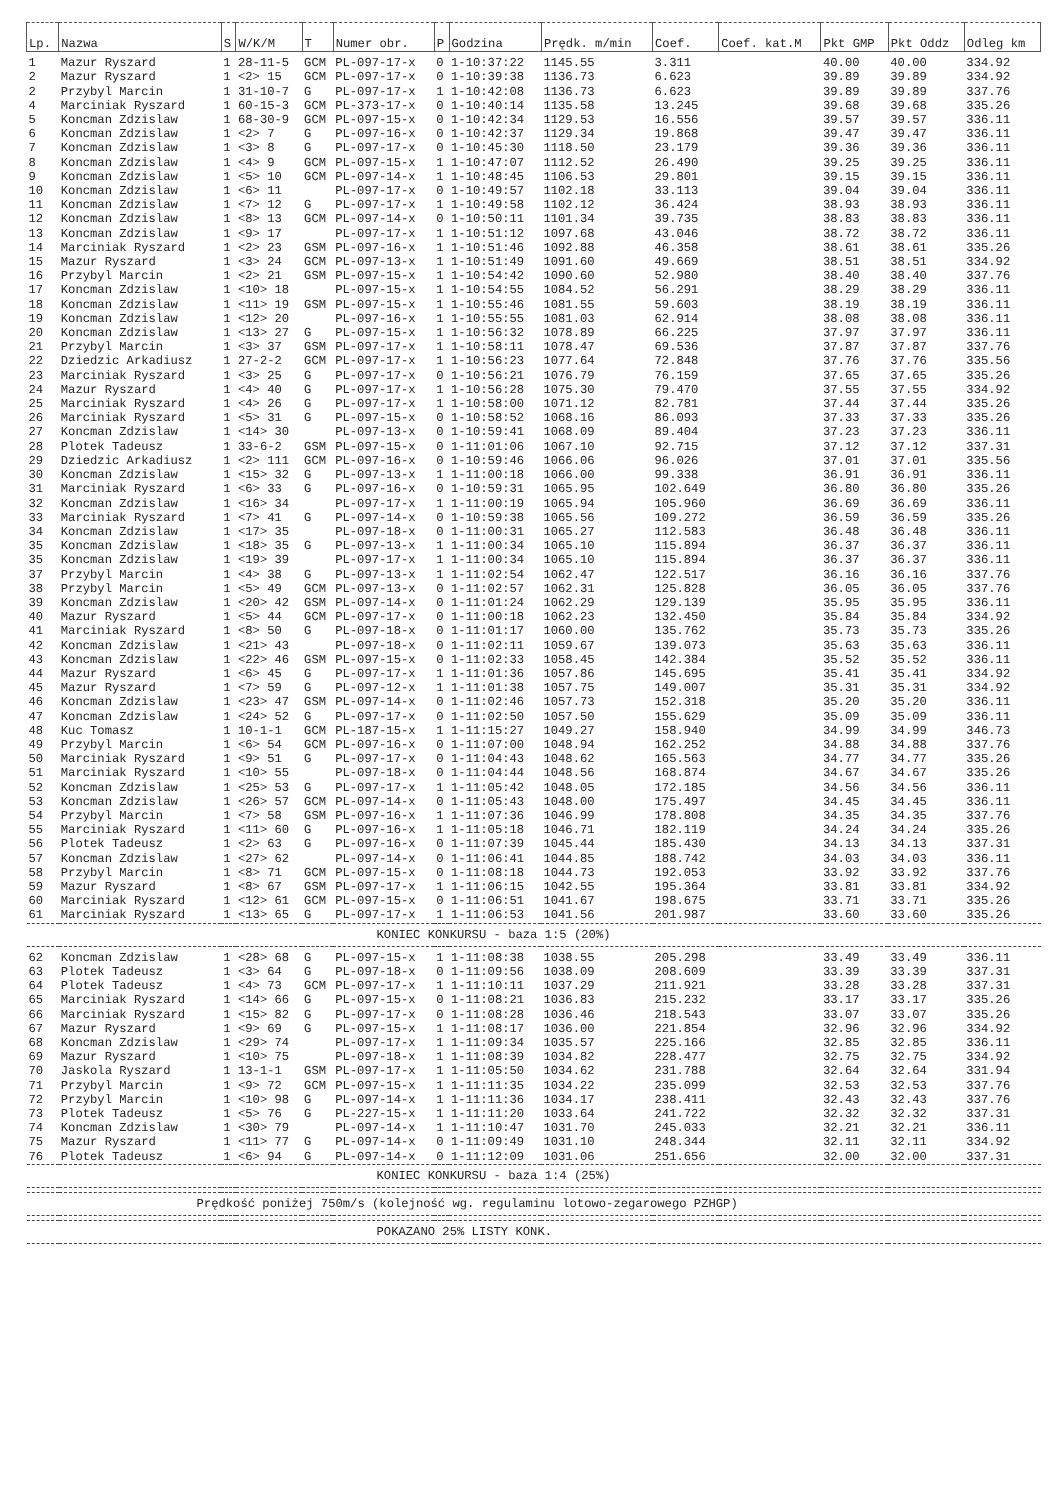| Lp. | Nazwa | S | W/K/M | T | Numer obr. | P | Godzina | Prędk. m/min | Coef. | Coef. kat.M | Pkt GMP | Pkt Oddz | Odleg km |
| --- | --- | --- | --- | --- | --- | --- | --- | --- | --- | --- | --- | --- | --- |
| 1 | Mazur Ryszard | 1 | 28-11-5 | GCM | PL-097-17-x | 0 | 1-10:37:22 | 1145.55 | 3.311 | | 40.00 | 40.00 | 334.92 |
| 2 | Mazur Ryszard | 1 | <2> 15 | GCM | PL-097-17-x | 0 | 1-10:39:38 | 1136.73 | 6.623 | | 39.89 | 39.89 | 334.92 |
| 2 | Przybyl Marcin | 1 | 31-10-7 | G | PL-097-17-x | 1 | 1-10:42:08 | 1136.73 | 6.623 | | 39.89 | 39.89 | 337.76 |
| 4 | Marciniak Ryszard | 1 | 60-15-3 | GCM | PL-373-17-x | 0 | 1-10:40:14 | 1135.58 | 13.245 | | 39.68 | 39.68 | 335.26 |
| 5 | Koncman Zdzislaw | 1 | 68-30-9 | GCM | PL-097-15-x | 0 | 1-10:42:34 | 1129.53 | 16.556 | | 39.57 | 39.57 | 336.11 |
| 6 | Koncman Zdzislaw | 1 | <2> 7 | G | PL-097-16-x | 0 | 1-10:42:37 | 1129.34 | 19.868 | | 39.47 | 39.47 | 336.11 |
| 7 | Koncman Zdzislaw | 1 | <3> 8 | G | PL-097-17-x | 0 | 1-10:45:30 | 1118.50 | 23.179 | | 39.36 | 39.36 | 336.11 |
| 8 | Koncman Zdzislaw | 1 | <4> 9 | GCM | PL-097-15-x | 1 | 1-10:47:07 | 1112.52 | 26.490 | | 39.25 | 39.25 | 336.11 |
| 9 | Koncman Zdzislaw | 1 | <5> 10 | GCM | PL-097-14-x | 1 | 1-10:48:45 | 1106.53 | 29.801 | | 39.15 | 39.15 | 336.11 |
| 10 | Koncman Zdzislaw | 1 | <6> 11 | | PL-097-17-x | 0 | 1-10:49:57 | 1102.18 | 33.113 | | 39.04 | 39.04 | 336.11 |
| 11 | Koncman Zdzislaw | 1 | <7> 12 | G | PL-097-17-x | 1 | 1-10:49:58 | 1102.12 | 36.424 | | 38.93 | 38.93 | 336.11 |
| 12 | Koncman Zdzislaw | 1 | <8> 13 | GCM | PL-097-14-x | 0 | 1-10:50:11 | 1101.34 | 39.735 | | 38.83 | 38.83 | 336.11 |
| 13 | Koncman Zdzislaw | 1 | <9> 17 | | PL-097-17-x | 1 | 1-10:51:12 | 1097.68 | 43.046 | | 38.72 | 38.72 | 336.11 |
| 14 | Marciniak Ryszard | 1 | <2> 23 | GSM | PL-097-16-x | 1 | 1-10:51:46 | 1092.88 | 46.358 | | 38.61 | 38.61 | 335.26 |
| 15 | Mazur Ryszard | 1 | <3> 24 | GCM | PL-097-13-x | 1 | 1-10:51:49 | 1091.60 | 49.669 | | 38.51 | 38.51 | 334.92 |
| 16 | Przybyl Marcin | 1 | <2> 21 | GSM | PL-097-15-x | 1 | 1-10:54:42 | 1090.60 | 52.980 | | 38.40 | 38.40 | 337.76 |
| 17 | Koncman Zdzislaw | 1 | <10> 18 | | PL-097-15-x | 1 | 1-10:54:55 | 1084.52 | 56.291 | | 38.29 | 38.29 | 336.11 |
| 18 | Koncman Zdzislaw | 1 | <11> 19 | GSM | PL-097-15-x | 1 | 1-10:55:46 | 1081.55 | 59.603 | | 38.19 | 38.19 | 336.11 |
| 19 | Koncman Zdzislaw | 1 | <12> 20 | | PL-097-16-x | 1 | 1-10:55:55 | 1081.03 | 62.914 | | 38.08 | 38.08 | 336.11 |
| 20 | Koncman Zdzislaw | 1 | <13> 27 | G | PL-097-15-x | 1 | 1-10:56:32 | 1078.89 | 66.225 | | 37.97 | 37.97 | 336.11 |
| 21 | Przybyl Marcin | 1 | <3> 37 | GSM | PL-097-17-x | 1 | 1-10:58:11 | 1078.47 | 69.536 | | 37.87 | 37.87 | 337.76 |
| 22 | Dziedzic Arkadiusz | 1 | 27-2-2 | GCM | PL-097-17-x | 1 | 1-10:56:23 | 1077.64 | 72.848 | | 37.76 | 37.76 | 335.56 |
| 23 | Marciniak Ryszard | 1 | <3> 25 | G | PL-097-17-x | 0 | 1-10:56:21 | 1076.79 | 76.159 | | 37.65 | 37.65 | 335.26 |
| 24 | Mazur Ryszard | 1 | <4> 40 | G | PL-097-17-x | 1 | 1-10:56:28 | 1075.30 | 79.470 | | 37.55 | 37.55 | 334.92 |
| 25 | Marciniak Ryszard | 1 | <4> 26 | G | PL-097-17-x | 1 | 1-10:58:00 | 1071.12 | 82.781 | | 37.44 | 37.44 | 335.26 |
| 26 | Marciniak Ryszard | 1 | <5> 31 | G | PL-097-15-x | 0 | 1-10:58:52 | 1068.16 | 86.093 | | 37.33 | 37.33 | 335.26 |
| 27 | Koncman Zdzislaw | 1 | <14> 30 | | PL-097-13-x | 0 | 1-10:59:41 | 1068.09 | 89.404 | | 37.23 | 37.23 | 336.11 |
| 28 | Plotek Tadeusz | 1 | 33-6-2 | GSM | PL-097-15-x | 0 | 1-11:01:06 | 1067.10 | 92.715 | | 37.12 | 37.12 | 337.31 |
| 29 | Dziedzic Arkadiusz | 1 | <2> 111 | GCM | PL-097-16-x | 0 | 1-10:59:46 | 1066.06 | 96.026 | | 37.01 | 37.01 | 335.56 |
| 30 | Koncman Zdzislaw | 1 | <15> 32 | G | PL-097-13-x | 1 | 1-11:00:18 | 1066.00 | 99.338 | | 36.91 | 36.91 | 336.11 |
| 31 | Marciniak Ryszard | 1 | <6> 33 | G | PL-097-16-x | 0 | 1-10:59:31 | 1065.95 | 102.649 | | 36.80 | 36.80 | 335.26 |
| 32 | Koncman Zdzislaw | 1 | <16> 34 | | PL-097-17-x | 1 | 1-11:00:19 | 1065.94 | 105.960 | | 36.69 | 36.69 | 336.11 |
| 33 | Marciniak Ryszard | 1 | <7> 41 | G | PL-097-14-x | 0 | 1-10:59:38 | 1065.56 | 109.272 | | 36.59 | 36.59 | 335.26 |
| 34 | Koncman Zdzislaw | 1 | <17> 35 | | PL-097-18-x | 0 | 1-11:00:31 | 1065.27 | 112.583 | | 36.48 | 36.48 | 336.11 |
| 35 | Koncman Zdzislaw | 1 | <18> 35 | G | PL-097-13-x | 1 | 1-11:00:34 | 1065.10 | 115.894 | | 36.37 | 36.37 | 336.11 |
| 35 | Koncman Zdzislaw | 1 | <19> 39 | | PL-097-17-x | 1 | 1-11:00:34 | 1065.10 | 115.894 | | 36.37 | 36.37 | 336.11 |
| 37 | Przybyl Marcin | 1 | <4> 38 | G | PL-097-13-x | 1 | 1-11:02:54 | 1062.47 | 122.517 | | 36.16 | 36.16 | 337.76 |
| 38 | Przybyl Marcin | 1 | <5> 49 | GCM | PL-097-13-x | 0 | 1-11:02:57 | 1062.31 | 125.828 | | 36.05 | 36.05 | 337.76 |
| 39 | Koncman Zdzislaw | 1 | <20> 42 | GSM | PL-097-14-x | 0 | 1-11:01:24 | 1062.29 | 129.139 | | 35.95 | 35.95 | 336.11 |
| 40 | Mazur Ryszard | 1 | <5> 44 | GCM | PL-097-17-x | 0 | 1-11:00:18 | 1062.23 | 132.450 | | 35.84 | 35.84 | 334.92 |
| 41 | Marciniak Ryszard | 1 | <8> 50 | G | PL-097-18-x | 0 | 1-11:01:17 | 1060.00 | 135.762 | | 35.73 | 35.73 | 335.26 |
| 42 | Koncman Zdzislaw | 1 | <21> 43 | | PL-097-18-x | 0 | 1-11:02:11 | 1059.67 | 139.073 | | 35.63 | 35.63 | 336.11 |
| 43 | Koncman Zdzislaw | 1 | <22> 46 | GSM | PL-097-15-x | 0 | 1-11:02:33 | 1058.45 | 142.384 | | 35.52 | 35.52 | 336.11 |
| 44 | Mazur Ryszard | 1 | <6> 45 | G | PL-097-17-x | 1 | 1-11:01:36 | 1057.86 | 145.695 | | 35.41 | 35.41 | 334.92 |
| 45 | Mazur Ryszard | 1 | <7> 59 | G | PL-097-12-x | 1 | 1-11:01:38 | 1057.75 | 149.007 | | 35.31 | 35.31 | 334.92 |
| 46 | Koncman Zdzislaw | 1 | <23> 47 | GSM | PL-097-14-x | 0 | 1-11:02:46 | 1057.73 | 152.318 | | 35.20 | 35.20 | 336.11 |
| 47 | Koncman Zdzislaw | 1 | <24> 52 | G | PL-097-17-x | 0 | 1-11:02:50 | 1057.50 | 155.629 | | 35.09 | 35.09 | 336.11 |
| 48 | Kuc Tomasz | 1 | 10-1-1 | GCM | PL-187-15-x | 1 | 1-11:15:27 | 1049.27 | 158.940 | | 34.99 | 34.99 | 346.73 |
| 49 | Przybyl Marcin | 1 | <6> 54 | GCM | PL-097-16-x | 0 | 1-11:07:00 | 1048.94 | 162.252 | | 34.88 | 34.88 | 337.76 |
| 50 | Marciniak Ryszard | 1 | <9> 51 | G | PL-097-17-x | 0 | 1-11:04:43 | 1048.62 | 165.563 | | 34.77 | 34.77 | 335.26 |
| 51 | Marciniak Ryszard | 1 | <10> 55 | | PL-097-18-x | 0 | 1-11:04:44 | 1048.56 | 168.874 | | 34.67 | 34.67 | 335.26 |
| 52 | Koncman Zdzislaw | 1 | <25> 53 | G | PL-097-17-x | 1 | 1-11:05:42 | 1048.05 | 172.185 | | 34.56 | 34.56 | 336.11 |
| 53 | Koncman Zdzislaw | 1 | <26> 57 | GCM | PL-097-14-x | 0 | 1-11:05:43 | 1048.00 | 175.497 | | 34.45 | 34.45 | 336.11 |
| 54 | Przybyl Marcin | 1 | <7> 58 | GSM | PL-097-16-x | 1 | 1-11:07:36 | 1046.99 | 178.808 | | 34.35 | 34.35 | 337.76 |
| 55 | Marciniak Ryszard | 1 | <11> 60 | G | PL-097-16-x | 1 | 1-11:05:18 | 1046.71 | 182.119 | | 34.24 | 34.24 | 335.26 |
| 56 | Plotek Tadeusz | 1 | <2> 63 | G | PL-097-16-x | 0 | 1-11:07:39 | 1045.44 | 185.430 | | 34.13 | 34.13 | 337.31 |
| 57 | Koncman Zdzislaw | 1 | <27> 62 | | PL-097-14-x | 0 | 1-11:06:41 | 1044.85 | 188.742 | | 34.03 | 34.03 | 336.11 |
| 58 | Przybyl Marcin | 1 | <8> 71 | GCM | PL-097-15-x | 0 | 1-11:08:18 | 1044.73 | 192.053 | | 33.92 | 33.92 | 337.76 |
| 59 | Mazur Ryszard | 1 | <8> 67 | GSM | PL-097-17-x | 1 | 1-11:06:15 | 1042.55 | 195.364 | | 33.81 | 33.81 | 334.92 |
| 60 | Marciniak Ryszard | 1 | <12> 61 | GCM | PL-097-15-x | 0 | 1-11:06:51 | 1041.67 | 198.675 | | 33.71 | 33.71 | 335.26 |
| 61 | Marciniak Ryszard | 1 | <13> 65 | G | PL-097-17-x | 1 | 1-11:06:53 | 1041.56 | 201.987 | | 33.60 | 33.60 | 335.26 |
| KONIEC KONKURSU - baza 1:5 (20%) | | | | | | | | | | | | | |
| 62 | Koncman Zdzislaw | 1 | <28> 68 | G | PL-097-15-x | 1 | 1-11:08:38 | 1038.55 | 205.298 | | 33.49 | 33.49 | 336.11 |
| 63 | Plotek Tadeusz | 1 | <3> 64 | G | PL-097-18-x | 0 | 1-11:09:56 | 1038.09 | 208.609 | | 33.39 | 33.39 | 337.31 |
| 64 | Plotek Tadeusz | 1 | <4> 73 | GCM | PL-097-17-x | 1 | 1-11:10:11 | 1037.29 | 211.921 | | 33.28 | 33.28 | 337.31 |
| 65 | Marciniak Ryszard | 1 | <14> 66 | G | PL-097-15-x | 0 | 1-11:08:21 | 1036.83 | 215.232 | | 33.17 | 33.17 | 335.26 |
| 66 | Marciniak Ryszard | 1 | <15> 82 | G | PL-097-17-x | 0 | 1-11:08:28 | 1036.46 | 218.543 | | 33.07 | 33.07 | 335.26 |
| 67 | Mazur Ryszard | 1 | <9> 69 | G | PL-097-15-x | 1 | 1-11:08:17 | 1036.00 | 221.854 | | 32.96 | 32.96 | 334.92 |
| 68 | Koncman Zdzislaw | 1 | <29> 74 | | PL-097-17-x | 1 | 1-11:09:34 | 1035.57 | 225.166 | | 32.85 | 32.85 | 336.11 |
| 69 | Mazur Ryszard | 1 | <10> 75 | | PL-097-18-x | 1 | 1-11:08:39 | 1034.82 | 228.477 | | 32.75 | 32.75 | 334.92 |
| 70 | Jaskola Ryszard | 1 | 13-1-1 | GSM | PL-097-17-x | 1 | 1-11:05:50 | 1034.62 | 231.788 | | 32.64 | 32.64 | 331.94 |
| 71 | Przybyl Marcin | 1 | <9> 72 | GCM | PL-097-15-x | 1 | 1-11:11:35 | 1034.22 | 235.099 | | 32.53 | 32.53 | 337.76 |
| 72 | Przybyl Marcin | 1 | <10> 98 | G | PL-097-14-x | 1 | 1-11:11:36 | 1034.17 | 238.411 | | 32.43 | 32.43 | 337.76 |
| 73 | Plotek Tadeusz | 1 | <5> 76 | G | PL-227-15-x | 1 | 1-11:11:20 | 1033.64 | 241.722 | | 32.32 | 32.32 | 337.31 |
| 74 | Koncman Zdzislaw | 1 | <30> 79 | | PL-097-14-x | 1 | 1-11:10:47 | 1031.70 | 245.033 | | 32.21 | 32.21 | 336.11 |
| 75 | Mazur Ryszard | 1 | <11> 77 | G | PL-097-14-x | 0 | 1-11:09:49 | 1031.10 | 248.344 | | 32.11 | 32.11 | 334.92 |
| 76 | Plotek Tadeusz | 1 | <6> 94 | G | PL-097-14-x | 0 | 1-11:12:09 | 1031.06 | 251.656 | | 32.00 | 32.00 | 337.31 |
| KONIEC KONKURSU - baza 1:4 (25%) | | | | | | | | | | | | | |
| Prędkość poniżej 750m/s (kolejność wg. regulaminu lotowo-zegarowego PZHGP) | | | | | | | | | | | | | |
| POKAZANO 25% LISTY KONK. | | | | | | | | | | | | | |